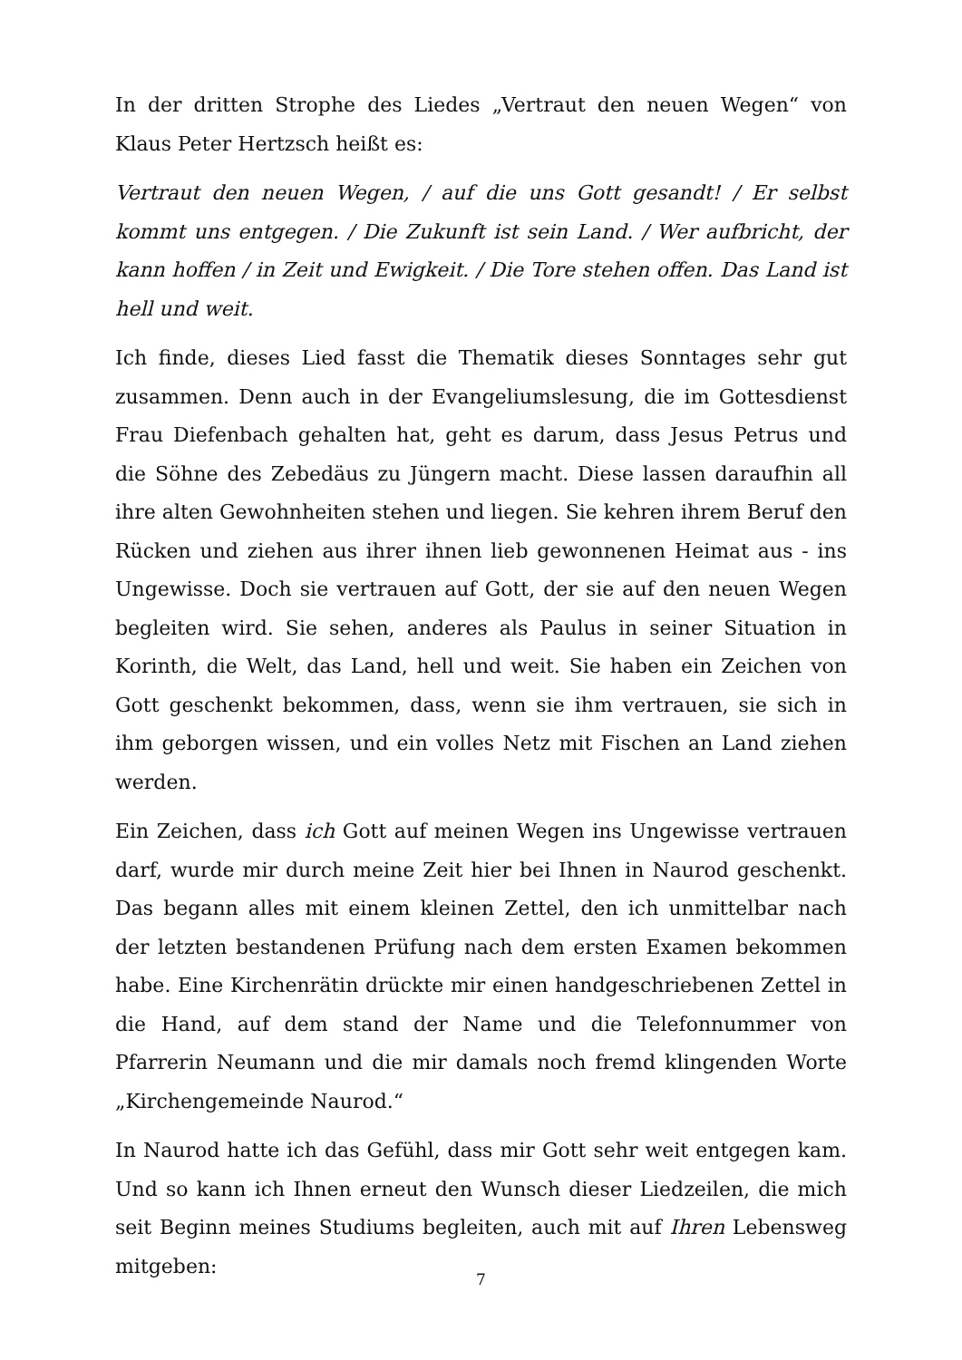In der dritten Strophe des Liedes „Vertraut den neuen Wegen“ von Klaus Peter Hertzsch heißt es:
Vertraut den neuen Wegen, / auf die uns Gott gesandt! / Er selbst kommt uns entgegen. / Die Zukunft ist sein Land. / Wer aufbricht, der kann hoffen / in Zeit und Ewigkeit. / Die Tore stehen offen. Das Land ist hell und weit.
Ich finde, dieses Lied fasst die Thematik dieses Sonntages sehr gut zusammen. Denn auch in der Evangeliumslesung, die im Gottesdienst Frau Diefenbach gehalten hat, geht es darum, dass Jesus Petrus und die Söhne des Zebedäus zu Jüngern macht. Diese lassen daraufhin all ihre alten Gewohnheiten stehen und liegen. Sie kehren ihrem Beruf den Rücken und ziehen aus ihrer ihnen lieb gewonnenen Heimat aus - ins Ungewisse. Doch sie vertrauen auf Gott, der sie auf den neuen Wegen begleiten wird. Sie sehen, anderes als Paulus in seiner Situation in Korinth, die Welt, das Land, hell und weit. Sie haben ein Zeichen von Gott geschenkt bekommen, dass, wenn sie ihm vertrauen, sie sich in ihm geborgen wissen, und ein volles Netz mit Fischen an Land ziehen werden.
Ein Zeichen, dass ich Gott auf meinen Wegen ins Ungewisse vertrauen darf, wurde mir durch meine Zeit hier bei Ihnen in Naurod geschenkt. Das begann alles mit einem kleinen Zettel, den ich unmittelbar nach der letzten bestandenen Prüfung nach dem ersten Examen bekommen habe. Eine Kirchenrätin drückte mir einen handgeschriebenen Zettel in die Hand, auf dem stand der Name und die Telefonnummer von Pfarrerin Neumann und die mir damals noch fremd klingenden Worte „Kirchengemeinde Naurod.“
In Naurod hatte ich das Gefühl, dass mir Gott sehr weit entgegen kam. Und so kann ich Ihnen erneut den Wunsch dieser Liedzeilen, die mich seit Beginn meines Studiums begleiten, auch mit auf Ihren Lebensweg mitgeben:
7